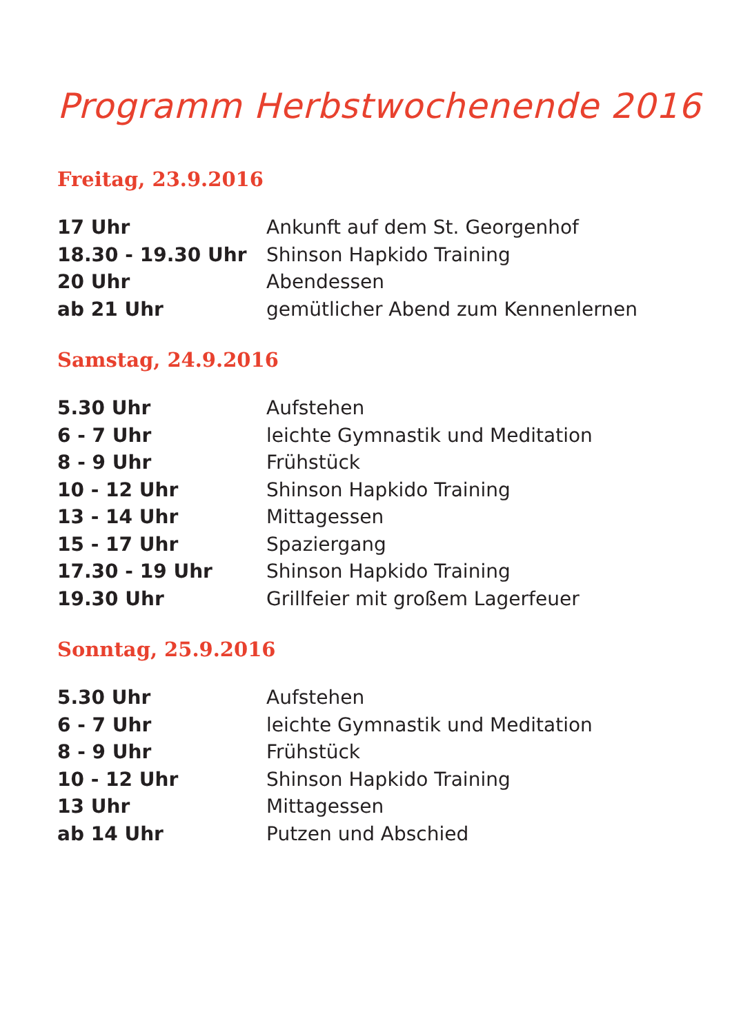Programm Herbstwochenende 2016
Freitag, 23.9.2016
| 17 Uhr | Ankunft auf dem St. Georgenhof |
| 18.30 - 19.30 Uhr | Shinson Hapkido Training |
| 20 Uhr | Abendessen |
| ab 21 Uhr | gemütlicher Abend zum Kennenlernen |
Samstag, 24.9.2016
| 5.30 Uhr | Aufstehen |
| 6 - 7 Uhr | leichte Gymnastik und Meditation |
| 8 - 9 Uhr | Frühstück |
| 10 - 12 Uhr | Shinson Hapkido Training |
| 13 - 14 Uhr | Mittagessen |
| 15 - 17 Uhr | Spaziergang |
| 17.30 - 19 Uhr | Shinson Hapkido Training |
| 19.30 Uhr | Grillfeier mit großem Lagerfeuer |
Sonntag, 25.9.2016
| 5.30 Uhr | Aufstehen |
| 6 - 7 Uhr | leichte Gymnastik und Meditation |
| 8 - 9 Uhr | Frühstück |
| 10 - 12 Uhr | Shinson Hapkido Training |
| 13 Uhr | Mittagessen |
| ab 14 Uhr | Putzen und Abschied |